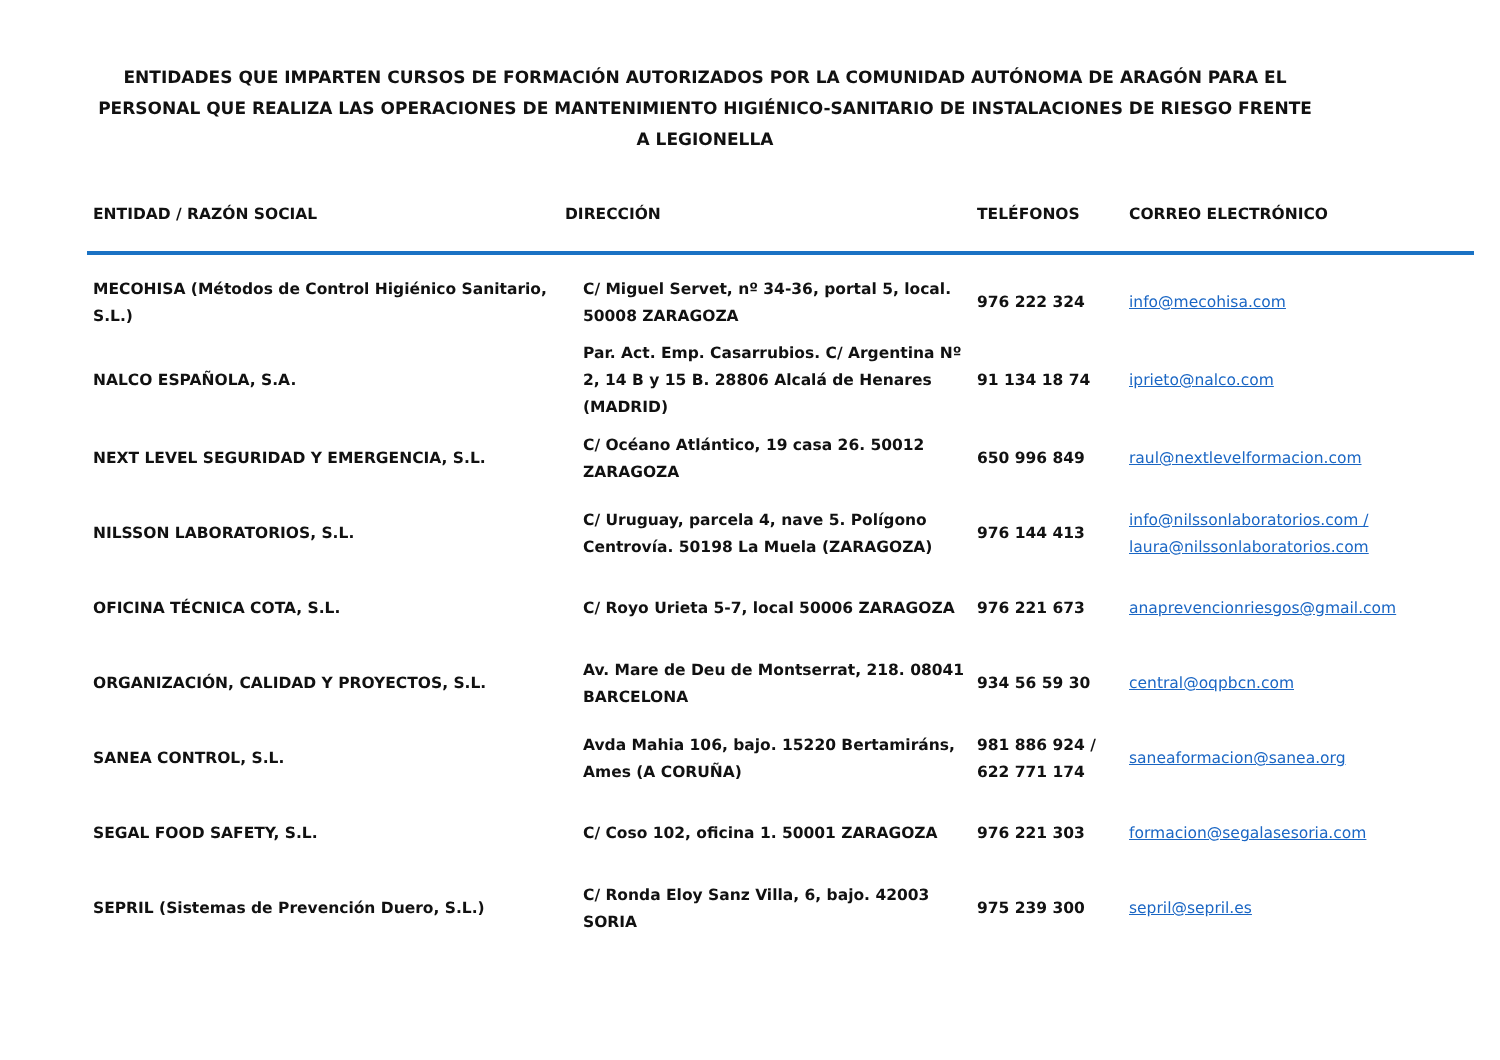ENTIDADES QUE IMPARTEN CURSOS DE FORMACIÓN AUTORIZADOS POR LA COMUNIDAD AUTÓNOMA DE ARAGÓN PARA EL
PERSONAL QUE REALIZA LAS OPERACIONES DE MANTENIMIENTO HIGIÉNICO-SANITARIO DE INSTALACIONES DE RIESGO FRENTE
A LEGIONELLA
| ENTIDAD / RAZÓN SOCIAL | DIRECCIÓN | TELÉFONOS | CORREO ELECTRÓNICO |
| --- | --- | --- | --- |
| MECOHISA (Métodos de Control Higiénico Sanitario, S.L.) | C/ Miguel Servet, nº 34-36, portal 5, local. 50008 ZARAGOZA | 976 222 324 | info@mecohisa.com |
| NALCO ESPAÑOLA, S.A. | Par. Act. Emp. Casarrubios. C/ Argentina Nº 2, 14 B y 15 B. 28806 Alcalá de Henares (MADRID) | 91 134 18 74 | iprieto@nalco.com |
| NEXT LEVEL SEGURIDAD Y EMERGENCIA, S.L. | C/ Océano Atlántico, 19 casa 26. 50012 ZARAGOZA | 650 996 849 | raul@nextlevelformacion.com |
| NILSSON LABORATORIOS, S.L. | C/ Uruguay, parcela 4, nave 5. Polígono Centrovía. 50198 La Muela (ZARAGOZA) | 976 144 413 | info@nilssonlaboratorios.com / laura@nilssonlaboratorios.com |
| OFICINA TÉCNICA COTA, S.L. | C/ Royo Urieta 5-7, local 50006 ZARAGOZA | 976 221 673 | anaprevencionriesgos@gmail.com |
| ORGANIZACIÓN, CALIDAD Y PROYECTOS, S.L. | Av. Mare de Deu de Montserrat, 218. 08041 BARCELONA | 934 56 59 30 | central@oqpbcn.com |
| SANEA CONTROL, S.L. | Avda Mahia 106, bajo. 15220 Bertamiráns, Ames (A CORUÑA) | 981 886 924 / 622 771 174 | saneaformacion@sanea.org |
| SEGAL FOOD SAFETY, S.L. | C/ Coso 102, oficina 1. 50001 ZARAGOZA | 976 221 303 | formacion@segalasesoria.com |
| SEPRIL (Sistemas de Prevención Duero, S.L.) | C/ Ronda Eloy Sanz Villa, 6, bajo. 42003 SORIA | 975 239 300 | sepril@sepril.es |